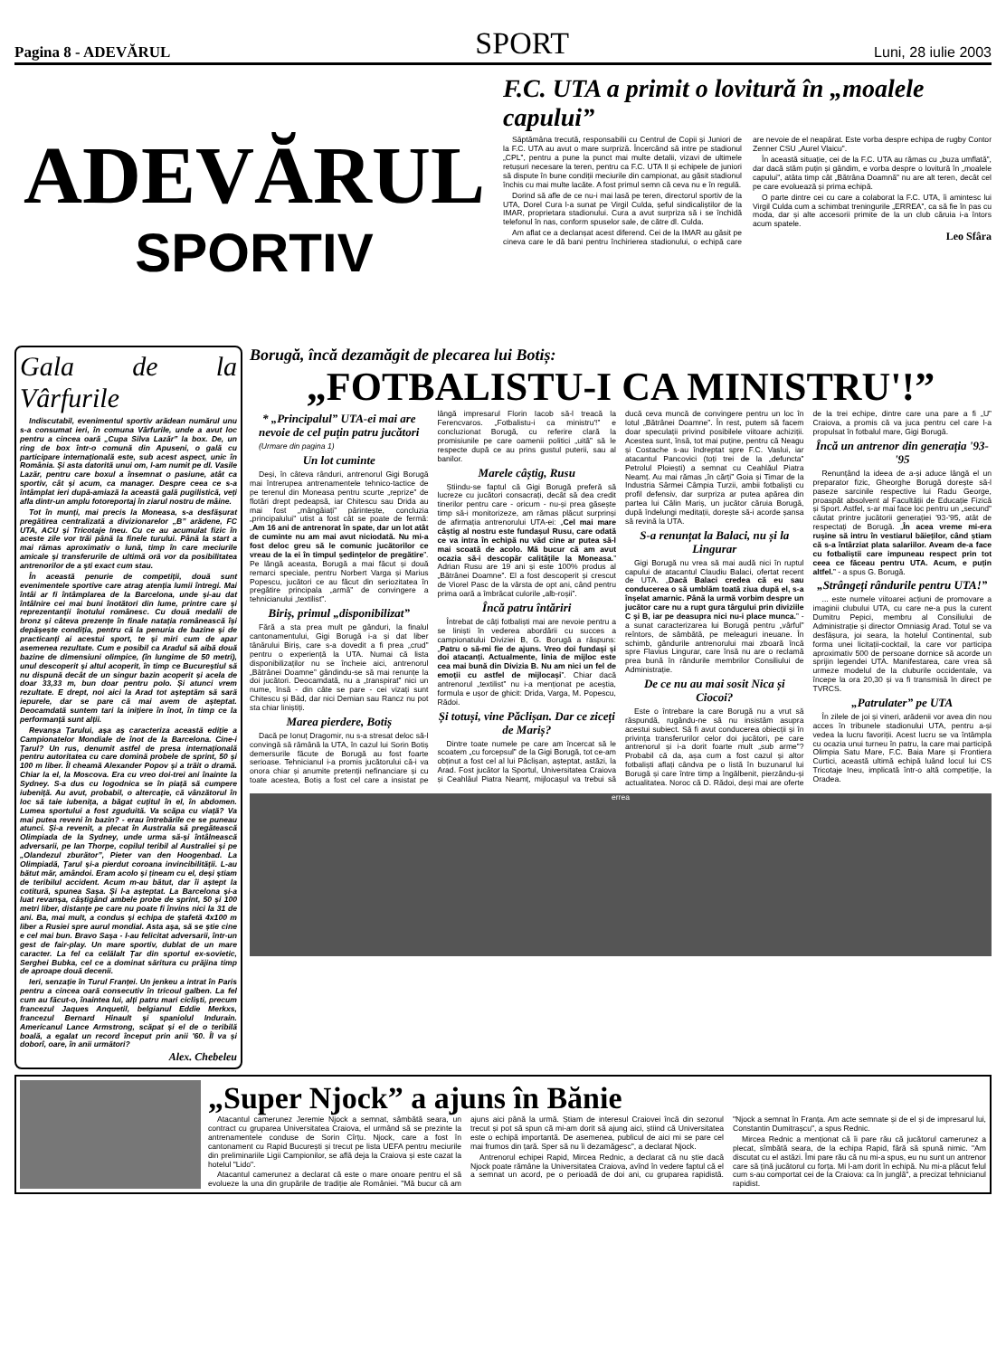Pagina 8 - ADEVĂRUL SPORT Luni, 28 iulie 2003
ADEVĂRUL
SPORTIV
F.C. UTA a primit o lovitură în „moalele capului”
Săptămâna trecută, responsabilii cu Centrul de Copii și Juniori de la F.C. UTA au avut o mare surpriză. Încercând să intre pe stadionul „CPL”, pentru a pune la punct mai multe detalii, vizavi de ultimele retușuri necesare la teren, pentru ca F.C. UTA II și echipele de juniori să dispute în bune condiții meciurile din campionat, au găsit stadionul închis cu mai multe lacăte. A fost primul semn că ceva nu e în regulă.
Dorind să afle de ce nu-i mai lasă pe teren, directorul sportiv de la UTA, Dorel Cura l-a sunat pe Virgil Culda, șeful sindicaliștilor de la IMAR, proprietara stadionului. Cura a avut surpriza să i se închidă telefonul în nas, conform spuselor sale, de către dl. Culda.
Am aflat ce a declanșat acest diferend. Cei de la IMAR au găsit pe cineva care le dă bani pentru închirierea stadionului, o echipă care are nevoie de el neapărat. Este vorba despre echipa de rugby Contor Zenner CSU „Aurel Vlaicu”.
În această situație, cei de la F.C. UTA au rămas cu „buza umflată”, dar dacă stăm puțin și gândim, e vorba despre o lovitură în „moalele capului”, atâta timp cât „Bătrâna Doamnă” nu are alt teren, decât cel pe care evoluează și prima echipă.
O parte dintre cei cu care a colaborat la F.C. UTA, îi amintesc lui Virgil Culda cum a schimbat treningurile „ERREA”, ca să fie în pas cu moda, dar și alte accesorii primite de la un club căruia i-a întors acum spatele.
Leo Sfâra
Gala de la Vârfurile
Indiscutabil, evenimentul sportiv arădean numărul unu s-a consumat ieri, în comuna Vârfurile, unde a avut loc pentru a cincea oară „Cupa Silva Lazăr” la box. De, un ring de box într-o comună din Apuseni, o gală cu participare internațională este, sub acest aspect, unic în România. Și asta datorită unui om, l-am numit pe dl. Vasile Lazăr, pentru care boxul a însemnat o pasiune, atât ca sportiv, cât și acum, ca manager. Despre ceea ce s-a întâmplat ieri după-amiază la această gală pugilistică, veți afla dintr-un amplu fotoreportaj în ziarul nostru de mâine.
Tot în munți, mai precis la Moneasa, s-a desfășurat pregătirea centralizată a divizionarelor „B” arădene, FC UTA, ACU și Tricotaje Ineu. Cu ce au acumulat fizic în aceste zile vor trăi până la finele turului. Până la start a mai rămas aproximativ o lună, timp în care meciurile amicale și transferurile de ultimă oră vor da posibilitatea antrenorilor de a ști exact cum stau.
În această penurie de competiții, două sunt evenimentele sportive care atrag atenția lumii întregi. Mai întâi ar fi întâmplarea de la Barcelona, unde și-au dat întâlnire cei mai buni înotători din lume, printre care și reprezentanții înotului românesc. Cu două medalii de bronz și câteva prezențe în finale natația românească își depășește condiția, pentru că la penuria de bazine și de practicanți ai acestui sport, te și miri cum de apar asemenea rezultate. Cum e posibil ca Aradul să aibă două bazine de dimensiuni olimpice, (în lungime de 50 metri), unul descoperit și altul acoperit, în timp ce Bucureștiul să nu dispună decât de un singur bazin acoperit și acela de doar 33,33 m, bun doar pentru polo. Și atunci vrem rezultate. E drept, noi aici la Arad tot așteptăm să sară iepurele, dar se pare că mai avem de așteptat. Deocamdată suntem tari la inițiere în înot, în timp ce la performanță sunt alții.
Revanșa Țarului, așa aș caracteriza această ediție a Campionatelor Mondiale de înot de la Barcelona. Cine-i Țarul? Un rus, denumit astfel de presa internațională pentru autoritatea cu care domină probele de sprint, 50 și 100 m liber. Îl cheamă Alexander Popov și a trăit o dramă. Chiar la el, la Moscova. Era cu vreo doi-trei ani înainte la Sydney. S-a dus cu logodnica se în piață să cumpere iubeniță. Au avut, probabil, o altercație, că vânzătorul în loc să taie iubenița, a băgat cuțitul în el, în abdomen. Lumea sportului a fost zguduită. Va scăpa cu viață? Va mai putea reveni în bazin? - erau întrebările ce se puneau atunci. Și-a revenit, a plecat în Australia să pregătească Olimpiada de la Sydney, unde urma să-și întâlnească adversarii, pe Ian Thorpe, copilul teribil al Australiei și pe „Olandezul zburător”, Pieter van den Hoogenbad. La Olimpiadă, Țarul și-a pierdut coroana invincibilității. L-au bătut măr, amândoi. Eram acolo și țineam cu el, deși știam de teribilul accident. Acum m-au bătut, dar îi aștept la cotitură, spunea Sașa. Și l-a așteptat. La Barcelona și-a luat revanșa, câștigând ambele probe de sprint, 50 și 100 metri liber, distanțe pe care nu poate fi învins nici la 31 de ani. Ba, mai mult, a condus și echipa de ștafetă 4x100 m liber a Rusiei spre aurul mondial. Asta așa, să se știe cine e cel mai bun. Bravo Sașa - l-au felicitat adversarii, într-un gest de fair-play. Un mare sportiv, dublat de un mare caracter. La fel ca celălalt Țar din sportul ex-sovietic, Serghei Bubka, cel ce a dominat săritura cu prăjina timp de aproape două decenii.
Ieri, senzație în Turul Franței. Un jenkeu a intrat în Paris pentru a cincea oară consecutiv în tricoul galben. La fel cum au făcut-o, înaintea lui, alți patru mari cicliști, precum francezul Jaques Anquetil, belgianul Eddie Merkxs, francezul Bernard Hinault și spaniolul Indurain. Americanul Lance Armstrong, scăpat și el de o teribilă boală, a egalat un record început prin anii '60. Îl va și doborî, oare, în anii următori?
Alex. Chebeleu
Borugă, încă dezamăgit de plecarea lui Botiș:
„FOTBALISTU-I CA MINISTRU'!”
* „Principalul” UTA-ei mai are nevoie de cel puțin patru jucători
(Urmare din pagina 1)
Un lot cuminte
Deși, în câteva rânduri, antrenorul Gigi Borugă mai întrerupea antrenamentele tehnico-tactice de pe terenul din Moneasa pentru scurte „reprize” de flotări drept pedeapsă, iar Chitescu sau Drida au mai fost „mângâiați” părintește, concluzia „principalului” utist a fost cât se poate de fermă: „Am 16 ani de antrenorat în spate, dar un lot atât de cuminte nu am mai avut niciodată. Nu mi-a fost deloc greu să le comunic jucătorilor ce vreau de la ei în timpul ședințelor de pregătire”. Pe lângă aceasta, Borugă a mai făcut și două remarci speciale, pentru Norbert Varga și Marius Popescu, jucători ce au făcut din seriozitatea în pregătire principala „armă” de convingere a tehnicianului „textilist”.
Biriș, primul „disponibilizat”
Fără a sta prea mult pe gânduri, la finalul cantonamentului, Gigi Borugă i-a și dat liber tânărului Biriș, care s-a dovedit a fi prea „crud” pentru o experiență la UTA. Numai că lista disponibilizaților nu se încheie aici, antrenorul „Bătrânei Doamne” gândindu-se să mai renunțe la doi jucători. Deocamdată, nu a „transpirat” nici un nume, însă - din câte se pare - cei vizați sunt Chitescu și Băd, dar nici Demian sau Rancz nu pot sta chiar liniștiți.
Marea pierdere, Botiș
Dacă pe Ionuț Dragomir, nu s-a stresat deloc să-l convingă să rămână la UTA, în cazul lui Sorin Botiș demersurile făcute de Borugă au fost foarte serioase. Tehnicianul i-a promis jucătorului că-i va onora chiar și anumite pretenții nefinanciare și cu toate acestea, Botiș a fost cel care a insistat pe lângă impresarul Florin Iacob să-l treacă la Ferencvaros. „Fotbalistu-i ca ministru'!” e concluzionat Borugă, cu referire clară la promisiunile pe care oamenii politici „uită” să le respecte după ce au prins gustul puterii, sau al banilor.
Marele câștig, Rusu
Știindu-se faptul că Gigi Borugă preferă să lucreze cu jucători consacrați, decât să dea credit tinerilor pentru care - oricum - nu-și prea găsește timp să-i monitorizeze, am rămas plăcut surprinși de afirmația antrenorului UTA-ei: „Cel mai mare câștig al nostru este fundașul Rusu, care odată ce va intra în echipă nu văd cine ar putea să-l mai scoată de acolo. Mă bucur că am avut ocazia să-i descopăr calitățile la Moneasa.” Adrian Rusu are 19 ani și este 100% produs al „Bătrânei Doamne”. El a fost descoperit și crescut de Viorel Pasc de la vârsta de opt ani, când pentru prima oară a îmbrăcat culorile „alb-roșii”.
Încă patru întăriri
Întrebat de câți fotbaliști mai are nevoie pentru a se liniști în vederea abordării cu succes a campionatului Diviziei B, G. Borugă a răspuns: „Patru o să-mi fie de ajuns. Vreo doi fundași și doi atacanți. Actualmente, linia de mijloc este cea mai bună din Divizia B. Nu am nici un fel de emoții cu astfel de mijlocași”. Chiar dacă antrenorul „textilist” nu i-a menționat pe aceștia, formula e ușor de ghicit: Drida, Varga, M. Popescu, Rădoi.
Și totuși, vine Păclișan. Dar ce ziceți de Mariș?
Dintre toate numele pe care am încercat să le scoatem „cu forcepsul” de la Gigi Borugă, tot ce-am obținut a fost cel al lui Păclișan, așteptat, astăzi, la Arad. Fost jucător la Sportul, Universitatea Craiova și Ceahlăul Piatra Neamț, mijlocașul va trebui să ducă ceva muncă de convingere pentru un loc în lotul „Bătrânei Doamne”. În rest, putem să facem doar speculații privind posibilele viitoare achiziții. Acestea sunt, însă, tot mai puține, pentru că Neagu și Costache s-au îndreptat spre F.C. Vaslui, iar atacantul Pancovici (toți trei de la „defuncta” Petrolul Ploiești) a semnat cu Ceahlăul Piatra Neamț. Au mai rămas „în cărți” Goia și Timar de la Industria Sârmei Câmpia Turzii, ambii fotbaliști cu profil defensiv, dar surpriza ar putea apărea din partea lui Călin Mariș, un jucător căruia Borugă, după îndelungi meditații, dorește să-i acorde șansa să revină la UTA.
S-a renunțat la Balaci, nu și la Lingurar
Gigi Borugă nu vrea să mai audă nici în ruptul capului de atacantul Claudiu Balaci, ofertat recent de UTA. „Dacă Balaci credea că eu sau conducerea o să umblăm toată ziua după el, s-a înșelat amarnic. Până la urmă vorbim despre un jucător care nu a rupt gura târgului prin diviziile C și B, iar pe deasupra nici nu-i place munca.” - a sunat caracterizarea lui Borugă pentru „vârful” reîntors, de sâmbătă, pe meleaguri ineuane. În schimb, gândurile antrenorului mai zboară încă spre Flavius Lingurar, care însă nu are o reclamă prea bună în rândurile membrilor Consiliului de Administrație.
De ce nu au mai sosit Nica și Ciocoi?
Este o întrebare la care Borugă nu a vrut să răspundă, rugându-ne să nu insistăm asupra acestui subiect. Să fi avut conducerea obiecții și în privința transferurilor celor doi jucători, pe care antrenorul și i-a dorit foarte mult „sub arme”? Probabil că da, așa cum a fost cazul și altor fotbaliști aflați cândva pe o listă în buzunarul lui Borugă și care între timp a îngălbenit, pierzându-și actualitatea. Noroc că D. Rădoi, deși mai are oferte de la trei echipe, dintre care una pare a fi „U” Craiova, a promis că va juca pentru cel care l-a propulsat în fotbalul mare, Gigi Borugă.
Încă un antrenor din generația '93-'95
Renunțând la ideea de a-și aduce lângă el un preparator fizic, Gheorghe Borugă dorește să-l paseze sarcinile respective lui Radu George, proaspăt absolvent al Facultății de Educație Fizică și Sport. Astfel, s-ar mai face loc pentru un „secund” căutat printre jucătorii generației '93-'95, atât de respectați de Borugă. „În acea vreme mi-era rușine să intru în vestiarul băieților, când știam că s-a întârziat plata salariilor. Aveam de-a face cu fotbaliștii care impuneau respect prin tot ceea ce făceau pentru UTA. Acum, e puțin altfel.” - a spus G. Borugă.
„Strângeți rândurile pentru UTA!”
... este numele viitoarei acțiuni de promovare a imaginii clubului UTA, cu care ne-a pus la curent Dumitru Pepici, membru al Consiliului de Administrație și director Omniasig Arad. Totul se va desfășura, joi seara, la hotelul Continental, sub forma unei licitații-cocktail, la care vor participa aproximativ 500 de persoane dornice să acorde un sprijin legendei UTA. Manifestarea, care vrea să urmeze modelul de la cluburile occidentale, va începe la ora 20,30 și va fi transmisă în direct pe TVRCS.
„Patrulater” pe UTA
În zilele de joi și vineri, arădenii vor avea din nou acces în tribunele stadionului UTA, pentru a-și vedea la lucru favoriții. Acest lucru se va întâmpla cu ocazia unui turneu în patru, la care mai participă Olimpia Satu Mare, F.C. Baia Mare și Frontiera Curtici, această ultimă echipă luând locul lui CS Tricotaje Ineu, implicată într-o altă competiție, la Oradea.
errea
„Super Njock” a ajuns în Bănie
Atacantul camerunez Jeremie Njock a semnat, sâmbătă seara, un contract cu gruparea Universitatea Craiova, el urmând să se prezinte la antrenamentele conduse de Sorin Cîrțu. Njock, care a fost în cantonament cu Rapid București și trecut pe lista UEFA pentru meciurile din preliminariile Ligii Campionilor, se află deja la Craiova și este cazat la hotelul "Lido".
Atacantul camerunez a declarat că este o mare onoare pentru el să evolueze la una din grupările de tradiție ale României. "Mă bucur că am ajuns aici până la urmă. Știam de interesul Craiovei încă din sezonul trecut și pot să spun că mi-am dorit să ajung aici, știind că Universitatea este o echipă importantă. De asemenea, publicul de aici mi se pare cel mai frumos din țară. Sper să nu îi dezamăgesc", a declarat Njock.
Antrenorul echipei Rapid, Mircea Rednic, a declarat că nu știe dacă Njock poate rămâne la Universitatea Craiova, avînd în vedere faptul că el a semnat un acord, pe o perioadă de doi ani, cu gruparea rapidistă. "Njock a semnat în Franța. Am acte semnate și de el și de impresarul lui, Constantin Dumitrașcu", a spus Rednic.
Mircea Rednic a menționat că îi pare rău că jucătorul camerunez a plecat, sîmbătă seara, de la echipa Rapid, fără să spună nimic. "Am discutat cu el astăzi. Îmi pare rău că nu mi-a spus, eu nu sunt un antrenor care să țină jucătorul cu forța. Mi l-am dorit în echipă. Nu mi-a plăcut felul cum s-au comportat cei de la Craiova: ca în junglă", a precizat tehnicianul rapidist.